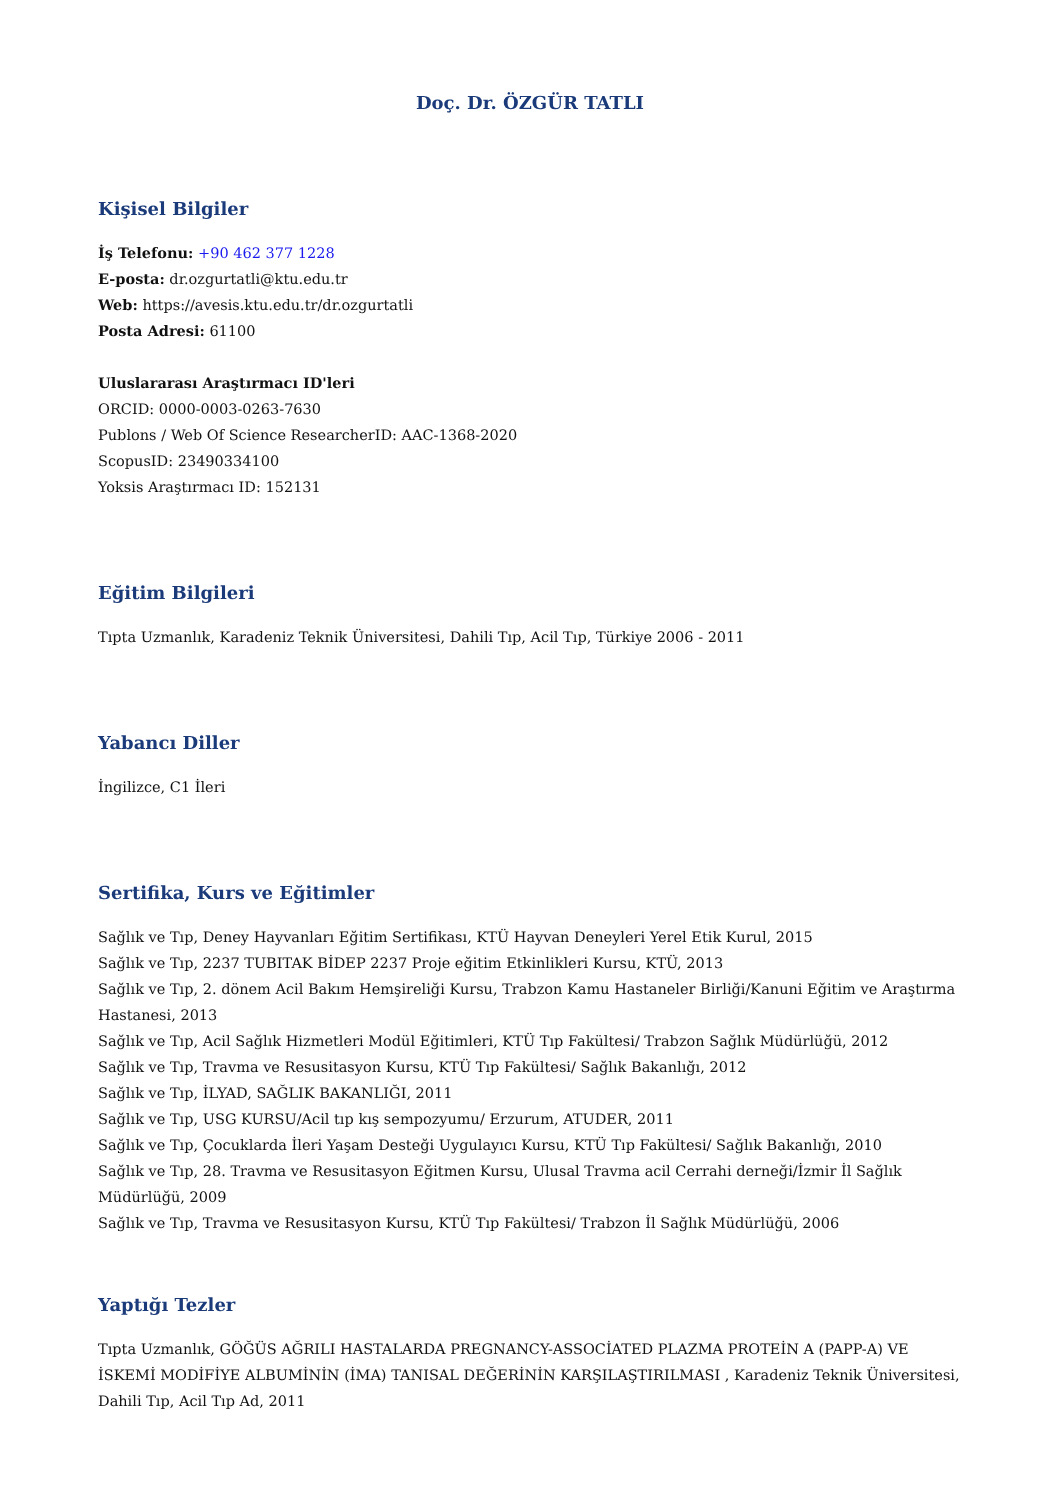Doç. Dr. ÖZGÜR TATLI
Kişisel Bilgiler
İş Telefonu: +90 462 377 1228
E-posta: dr.ozgurtatli@ktu.edu.tr
Web: https://avesis.ktu.edu.tr/dr.ozgurtatli
Posta Adresi: 61100
Uluslararası Araştırmacı ID'leri
ORCID: 0000-0003-0263-7630
Publons / Web Of Science ResearcherID: AAC-1368-2020
ScopusID: 23490334100
Yoksis Araştırmacı ID: 152131
Eğitim Bilgileri
Tıpta Uzmanlık, Karadeniz Teknik Üniversitesi, Dahili Tıp, Acil Tıp, Türkiye 2006 - 2011
Yabancı Diller
İngilizce, C1 İleri
Sertifika, Kurs ve Eğitimler
Sağlık ve Tıp, Deney Hayvanları Eğitim Sertifikası, KTÜ Hayvan Deneyleri Yerel Etik Kurul, 2015
Sağlık ve Tıp, 2237 TUBITAK BİDEP 2237 Proje eğitim Etkinlikleri Kursu, KTÜ, 2013
Sağlık ve Tıp, 2. dönem Acil Bakım Hemşireliği Kursu, Trabzon Kamu Hastaneler Birliği/Kanuni Eğitim ve Araştırma Hastanesi, 2013
Sağlık ve Tıp, Acil Sağlık Hizmetleri Modül Eğitimleri, KTÜ Tıp Fakültesi/ Trabzon Sağlık Müdürlüğü, 2012
Sağlık ve Tıp, Travma ve Resusitasyon Kursu, KTÜ Tıp Fakültesi/ Sağlık Bakanlığı, 2012
Sağlık ve Tıp, İLYAD, SAĞLIK BAKANLIĞI, 2011
Sağlık ve Tıp, USG KURSU/Acil tıp kış sempozyumu/ Erzurum, ATUDER, 2011
Sağlık ve Tıp, Çocuklarda İleri Yaşam Desteği Uygulayıcı Kursu, KTÜ Tıp Fakültesi/ Sağlık Bakanlığı, 2010
Sağlık ve Tıp, 28. Travma ve Resusitasyon Eğitmen Kursu, Ulusal Travma acil Cerrahi derneği/İzmir İl Sağlık Müdürlüğü, 2009
Sağlık ve Tıp, Travma ve Resusitasyon Kursu, KTÜ Tıp Fakültesi/ Trabzon İl Sağlık Müdürlüğü, 2006
Yaptığı Tezler
Tıpta Uzmanlık, GÖĞÜS AĞRILI HASTALARDA PREGNANCY-ASSOCİATED PLAZMA PROTEİN A (PAPP-A) VE İSKEMİ MODİFİYE ALBUMİNİN (İMA) TANISAL DEĞERİNİN KARŞILAŞTIRILMASI , Karadeniz Teknik Üniversitesi, Dahili Tıp, Acil Tıp Ad, 2011